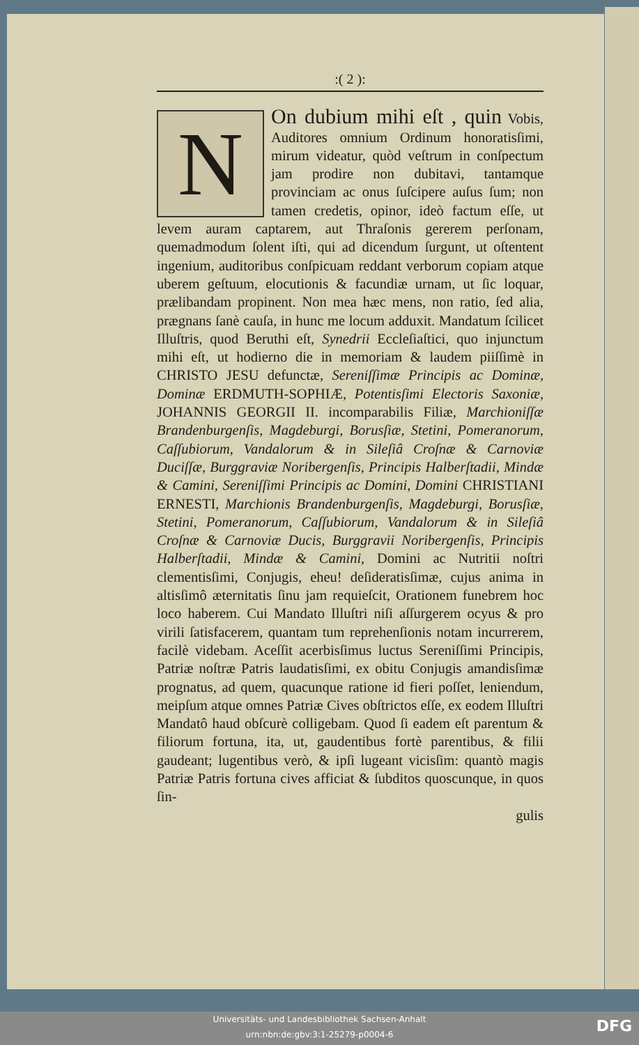:( 2 ):
NOn dubium mihi eſt , quin Vobis, Auditores omnium Ordinum honoratisſimi, mirum videatur, quòd veſtrum in conſpectum jam prodire non dubitavi, tantamque provinciam ac onus ſuſcipere auſus ſum; non tamen credetis, opinor, ideò factum eſſe, ut levem auram captarem, aut Thraſonis gererem perſonam, quemadmodum ſolent iſti, qui ad dicendum ſurgunt, ut oſtentent ingenium, auditoribus conſpicuam reddant verborum copiam atque uberem geſtuum, elocutionis & facundiæ urnam, ut ſic loquar, prælibandam propinent. Non mea hæc mens, non ratio, ſed alia, prægnans ſanè cauſa, in hunc me locum adduxit. Mandatum ſcilicet Illuſtris, quod Beruthi eſt, Synedrii Eccleſiaſtici, quo injunctum mihi eſt, ut hodierno die in memoriam & laudem piiſſimè in CHRISTO JESU defunctæ, Sereniſſimæ Principis ac Dominæ, Dominæ ERDMUTH-SOPHIÆ, Potentisſimi Electoris Saxoniæ, JOHANNIS GEORGII II. incomparabilis Filiæ, Marchioniſſæ Brandenburgenſis, Magdeburgi, Borusſiæ, Stetini, Pomeranorum, Caſſubiorum, Vandalorum & in Sileſiâ Croſnæ & Carnoviæ Duciſſæ, Burggraviæ Noribergenſis, Principis Halberſtadii, Mindæ & Camini, Sereniſſimi Principis ac Domini, Domini CHRISTIANI ERNESTI, Marchionis Brandenburgenſis, Magdeburgi, Borusſiæ, Stetini, Pomeranorum, Caſſubiorum, Vandalorum & in Sileſiâ Croſnæ & Carnoviæ Ducis, Burggravii Noribergenſis, Principis Halberſtadii, Mindæ & Camini, Domini ac Nutritii noſtri clementisſimi, Conjugis, eheu! deſideratisſimæ, cujus anima in altisſimô æternitatis ſinu jam requieſcit, Orationem funebrem hoc loco haberem. Cui Mandato Illuſtri niſi aſſurgerem ocyus & pro virili ſatisfacerem, quantam tum reprehenſionis notam incurrerem, facilè videbam. Aceſſit acerbisſimus luctus Sereniſſimi Principis, Patriæ noſtræ Patris laudatisſimi, ex obitu Conjugis amandisſimæ prognatus, ad quem, quacunque ratione id fieri poſſet, leniendum, meipſum atque omnes Patriæ Cives obſtrictos eſſe, ex eodem Illuſtri Mandatô haud obſcurè colligebam. Quod ſi eadem eſt parentum & filiorum fortuna, ita, ut, gaudentibus fortè parentibus, & filii gaudeant; lugentibus verò, & ipſi lugeant vicisſim: quantò magis Patriæ Patris fortuna cives afficiat & ſubditos quoscunque, in quos ſin-
gulis
Universitäts- und Landesbibliothek Sachsen-Anhalt
urn:nbn:de:gbv:3:1-25279-p0004-6
DFG